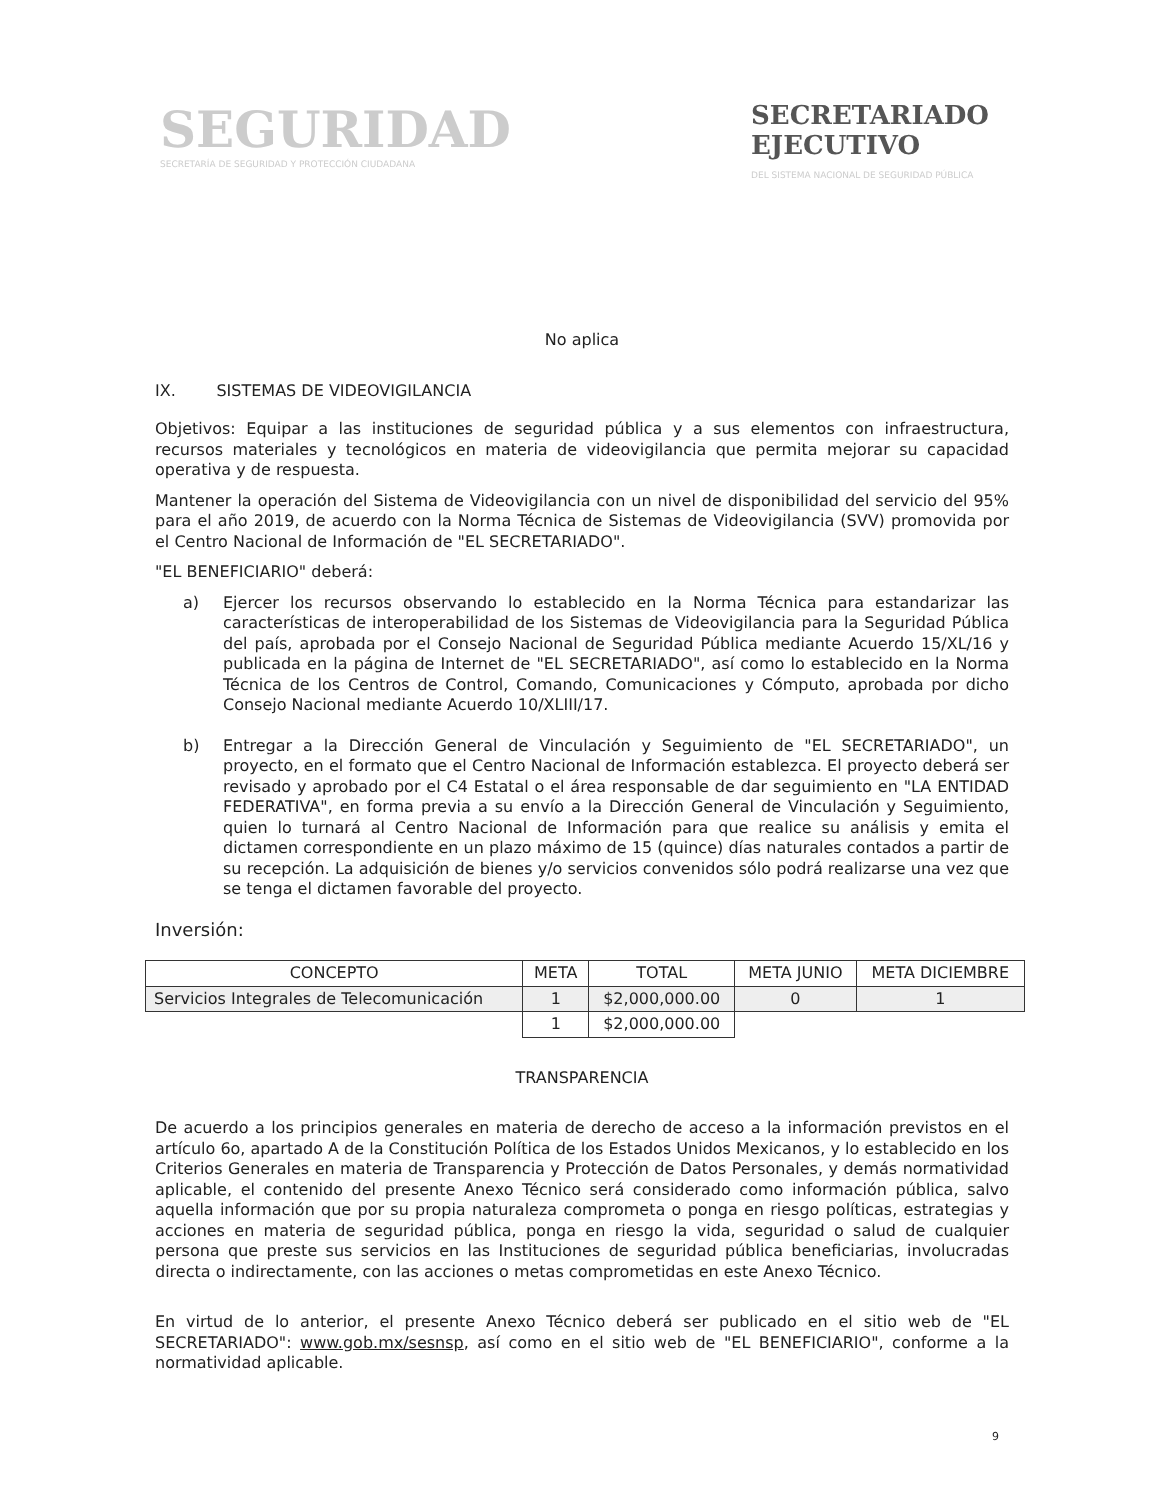SEGURIDAD
SECRETARÍA DE SEGURIDAD Y PROTECCIÓN CIUDADANA
SECRETARIADO
EJECUTIVO
DEL SISTEMA NACIONAL DE SEGURIDAD PÚBLICA
No aplica
IX. SISTEMAS DE VIDEOVIGILANCIA
Objetivos: Equipar a las instituciones de seguridad pública y a sus elementos con infraestructura, recursos materiales y tecnológicos en materia de videovigilancia que permita mejorar su capacidad operativa y de respuesta.
Mantener la operación del Sistema de Videovigilancia con un nivel de disponibilidad del servicio del 95% para el año 2019, de acuerdo con la Norma Técnica de Sistemas de Videovigilancia (SVV) promovida por el Centro Nacional de Información de "EL SECRETARIADO".
"EL BENEFICIARIO" deberá:
a) Ejercer los recursos observando lo establecido en la Norma Técnica para estandarizar las características de interoperabilidad de los Sistemas de Videovigilancia para la Seguridad Pública del país, aprobada por el Consejo Nacional de Seguridad Pública mediante Acuerdo 15/XL/16 y publicada en la página de Internet de "EL SECRETARIADO", así como lo establecido en la Norma Técnica de los Centros de Control, Comando, Comunicaciones y Cómputo, aprobada por dicho Consejo Nacional mediante Acuerdo 10/XLIII/17.
b) Entregar a la Dirección General de Vinculación y Seguimiento de "EL SECRETARIADO", un proyecto, en el formato que el Centro Nacional de Información establezca. El proyecto deberá ser revisado y aprobado por el C4 Estatal o el área responsable de dar seguimiento en "LA ENTIDAD FEDERATIVA", en forma previa a su envío a la Dirección General de Vinculación y Seguimiento, quien lo turnará al Centro Nacional de Información para que realice su análisis y emita el dictamen correspondiente en un plazo máximo de 15 (quince) días naturales contados a partir de su recepción. La adquisición de bienes y/o servicios convenidos sólo podrá realizarse una vez que se tenga el dictamen favorable del proyecto.
Inversión:
| CONCEPTO | META | TOTAL | META JUNIO | META DICIEMBRE |
| --- | --- | --- | --- | --- |
| Servicios Integrales de Telecomunicación | 1 | $2,000,000.00 | 0 | 1 |
| | 1 | $2,000,000.00 | | |
TRANSPARENCIA
De acuerdo a los principios generales en materia de derecho de acceso a la información previstos en el artículo 6o, apartado A de la Constitución Política de los Estados Unidos Mexicanos, y lo establecido en los Criterios Generales en materia de Transparencia y Protección de Datos Personales, y demás normatividad aplicable, el contenido del presente Anexo Técnico será considerado como información pública, salvo aquella información que por su propia naturaleza comprometa o ponga en riesgo políticas, estrategias y acciones en materia de seguridad pública, ponga en riesgo la vida, seguridad o salud de cualquier persona que preste sus servicios en las Instituciones de seguridad pública beneficiarias, involucradas directa o indirectamente, con las acciones o metas comprometidas en este Anexo Técnico.
En virtud de lo anterior, el presente Anexo Técnico deberá ser publicado en el sitio web de "EL SECRETARIADO": www.gob.mx/sesnsp, así como en el sitio web de "EL BENEFICIARIO", conforme a la normatividad aplicable.
9